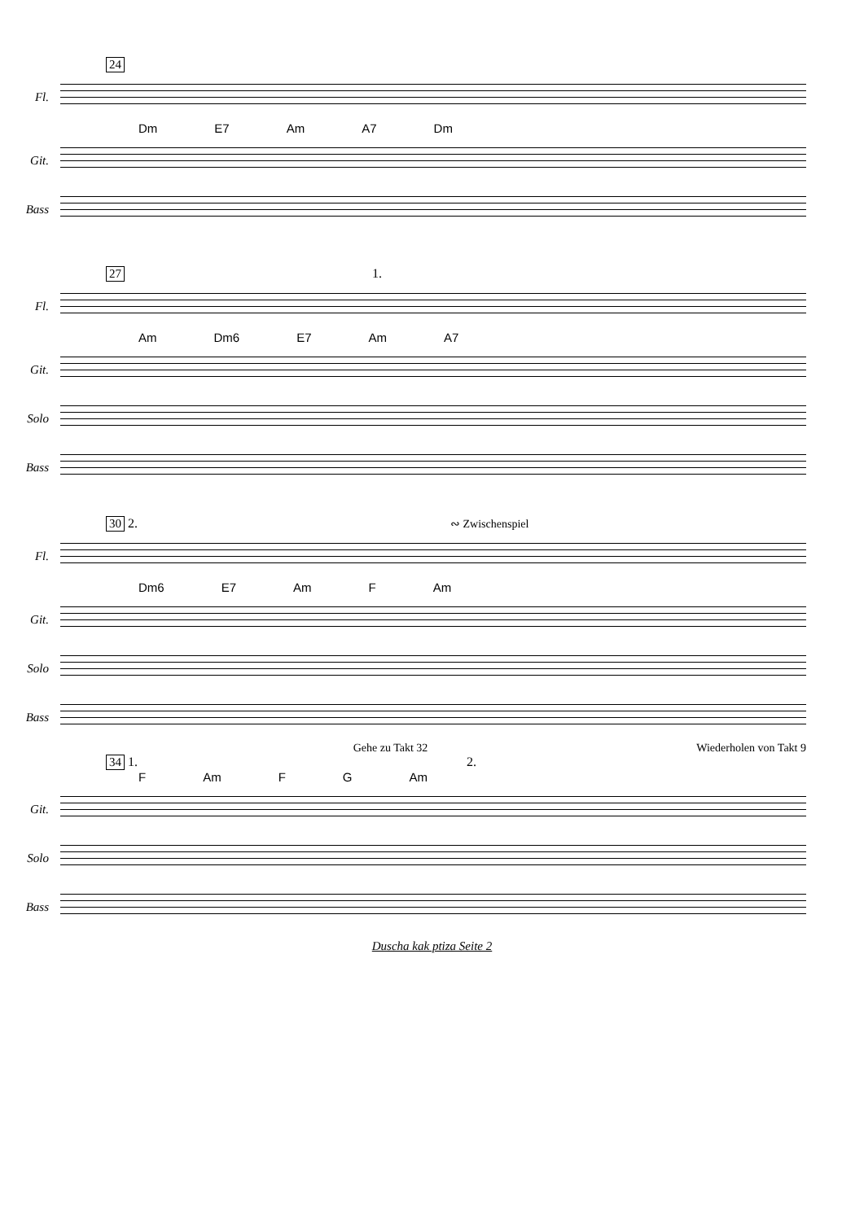24
Fl.
Dm E7 Am A7 Dm
Git.
Bass
27 1.
Fl.
Am Dm6 E7 Am A7
Git.
Solo
Bass
30 2. ∾ Zwischenspiel
Fl.
Dm6 E7 Am F Am
Git.
Solo
Bass
Gehe zu Takt 32 Wiederholen von Takt 9
34 1. 2.
F Am F G Am
Git.
Solo
Bass
Duscha kak ptiza Seite 2